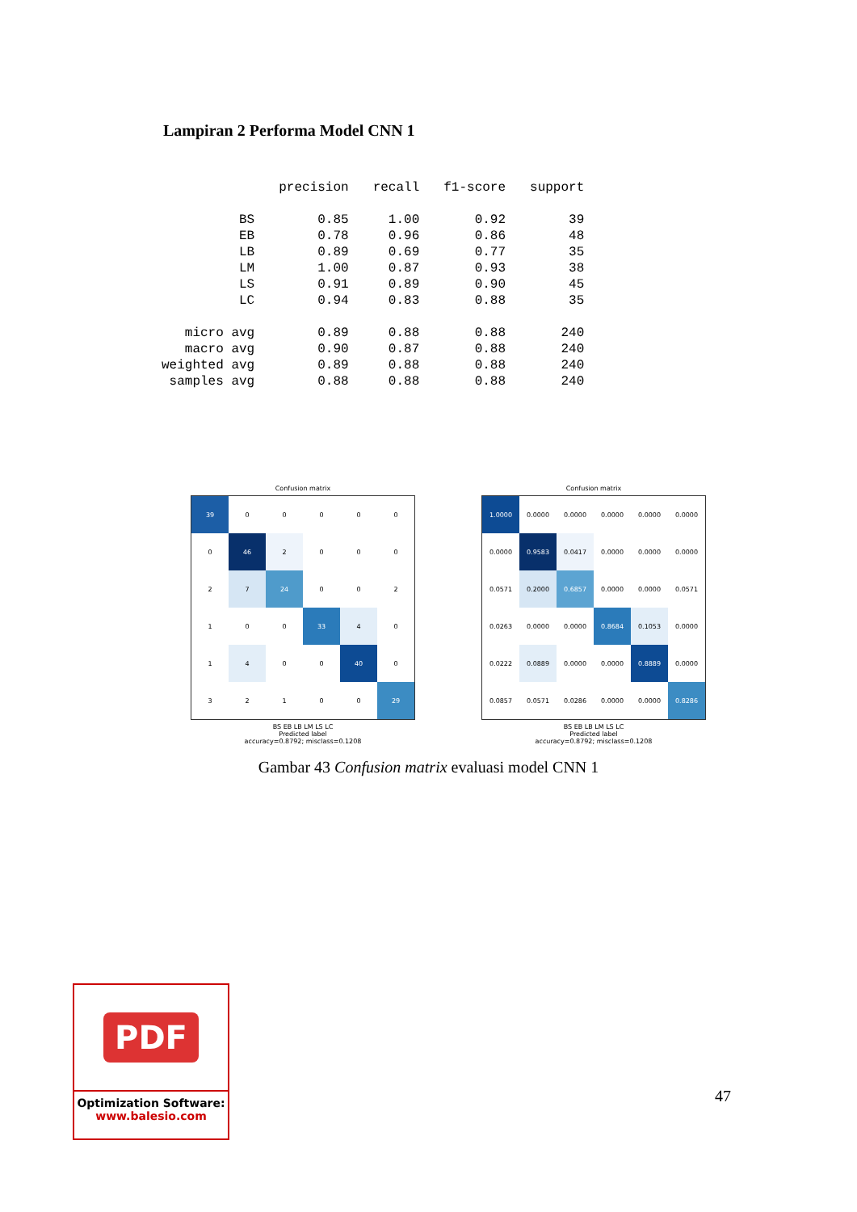Lampiran 2 Performa Model CNN 1
| | precision | recall | f1-score | support |
| BS | 0.85 | 1.00 | 0.92 | 39 |
| EB | 0.78 | 0.96 | 0.86 | 48 |
| LB | 0.89 | 0.69 | 0.77 | 35 |
| LM | 1.00 | 0.87 | 0.93 | 38 |
| LS | 0.91 | 0.89 | 0.90 | 45 |
| LC | 0.94 | 0.83 | 0.88 | 35 |
| micro avg | 0.89 | 0.88 | 0.88 | 240 |
| macro avg | 0.90 | 0.87 | 0.88 | 240 |
| weighted avg | 0.89 | 0.88 | 0.88 | 240 |
| samples avg | 0.88 | 0.88 | 0.88 | 240 |
Confusion matrix
| 39 | 0 | 0 | 0 | 0 | 0 |
| 0 | 46 | 2 | 0 | 0 | 0 |
| 2 | 7 | 24 | 0 | 0 | 2 |
| 1 | 0 | 0 | 33 | 4 | 0 |
| 1 | 4 | 0 | 0 | 40 | 0 |
| 3 | 2 | 1 | 0 | 0 | 29 |
BS EB LB LM LS LC
Predicted label
accuracy=0.8792; misclass=0.1208
Confusion matrix
| 1.0000 | 0.0000 | 0.0000 | 0.0000 | 0.0000 | 0.0000 |
| 0.0000 | 0.9583 | 0.0417 | 0.0000 | 0.0000 | 0.0000 |
| 0.0571 | 0.2000 | 0.6857 | 0.0000 | 0.0000 | 0.0571 |
| 0.0263 | 0.0000 | 0.0000 | 0.8684 | 0.1053 | 0.0000 |
| 0.0222 | 0.0889 | 0.0000 | 0.0000 | 0.8889 | 0.0000 |
| 0.0857 | 0.0571 | 0.0286 | 0.0000 | 0.0000 | 0.8286 |
BS EB LB LM LS LC
Predicted label
accuracy=0.8792; misclass=0.1208
Gambar 43 Confusion matrix evaluasi model CNN 1
PDF
Optimization Software:
www.balesio.com
47